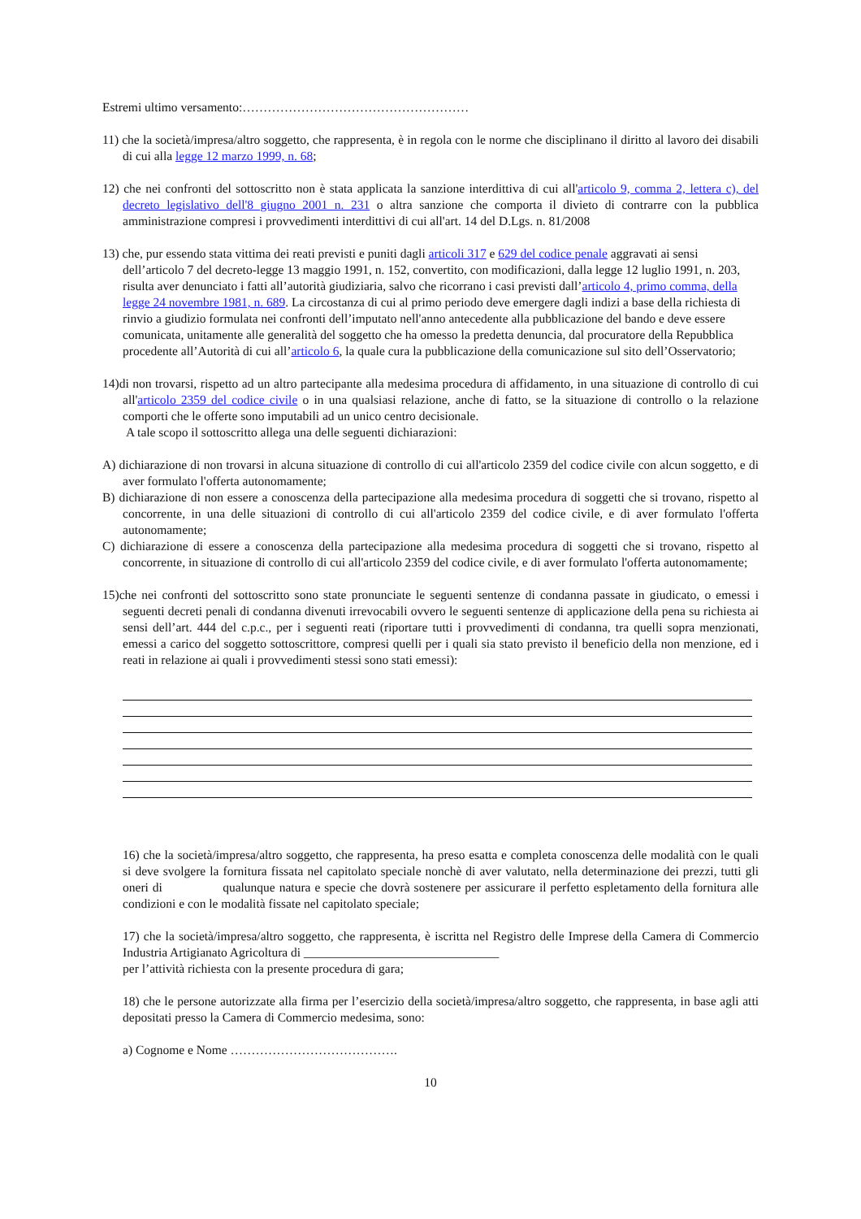Estremi ultimo versamento:………………………………………………
11) che la società/impresa/altro soggetto, che rappresenta, è in regola con le norme che disciplinano il diritto al lavoro dei disabili di cui alla legge 12 marzo 1999, n. 68;
12) che nei confronti del sottoscritto non è stata applicata la sanzione interdittiva di cui all'articolo 9, comma 2, lettera c), del decreto legislativo dell'8 giugno 2001 n. 231 o altra sanzione che comporta il divieto di contrarre con la pubblica amministrazione compresi i provvedimenti interdittivi di cui all'art. 14 del D.Lgs. n. 81/2008
13) che, pur essendo stata vittima dei reati previsti e puniti dagli articoli 317 e 629 del codice penale aggravati ai sensi dell’articolo 7 del decreto-legge 13 maggio 1991, n. 152, convertito, con modificazioni, dalla legge 12 luglio 1991, n. 203, risulta aver denunciato i fatti all’autorità giudiziaria, salvo che ricorrano i casi previsti dall’articolo 4, primo comma, della legge 24 novembre 1981, n. 689. La circostanza di cui al primo periodo deve emergere dagli indizi a base della richiesta di rinvio a giudizio formulata nei confronti dell’imputato nell'anno antecedente alla pubblicazione del bando e deve essere comunicata, unitamente alle generalità del soggetto che ha omesso la predetta denuncia, dal procuratore della Repubblica procedente all’Autorità di cui all’articolo 6, la quale cura la pubblicazione della comunicazione sul sito dell’Osservatorio;
14)di non trovarsi, rispetto ad un altro partecipante alla medesima procedura di affidamento, in una situazione di controllo di cui all'articolo 2359 del codice civile o in una qualsiasi relazione, anche di fatto, se la situazione di controllo o la relazione comporti che le offerte sono imputabili ad un unico centro decisionale.
A tale scopo il sottoscritto allega una delle seguenti dichiarazioni:
A) dichiarazione di non trovarsi in alcuna situazione di controllo di cui all'articolo 2359 del codice civile con alcun soggetto, e di aver formulato l'offerta autonomamente;
B) dichiarazione di non essere a conoscenza della partecipazione alla medesima procedura di soggetti che si trovano, rispetto al concorrente, in una delle situazioni di controllo di cui all'articolo 2359 del codice civile, e di aver formulato l'offerta autonomamente;
C) dichiarazione di essere a conoscenza della partecipazione alla medesima procedura di soggetti che si trovano, rispetto al concorrente, in situazione di controllo di cui all'articolo 2359 del codice civile, e di aver formulato l'offerta autonomamente;
15)che nei confronti del sottoscritto sono state pronunciate le seguenti sentenze di condanna passate in giudicato, o emessi i seguenti decreti penali di condanna divenuti irrevocabili ovvero le seguenti sentenze di applicazione della pena su richiesta ai sensi dell’art. 444 del c.p.c., per i seguenti reati (riportare tutti i provvedimenti di condanna, tra quelli sopra menzionati, emessi a carico del soggetto sottoscrittore, compresi quelli per i quali sia stato previsto il beneficio della non menzione, ed i reati in relazione ai quali i provvedimenti stessi sono stati emessi):
16) che la società/impresa/altro soggetto, che rappresenta, ha preso esatta e completa conoscenza delle modalità con le quali si deve svolgere la fornitura fissata nel capitolato speciale nonchè di aver valutato, nella determinazione dei prezzi, tutti gli oneri di qualunque natura e specie che dovrà sostenere per assicurare il perfetto espletamento della fornitura alle condizioni e con le modalità fissate nel capitolato speciale;
17) che la società/impresa/altro soggetto, che rappresenta, è iscritta nel Registro delle Imprese della Camera di Commercio Industria Artigianato Agricoltura di _______________________________
per l’attività richiesta con la presente procedura di gara;
18) che le persone autorizzate alla firma per l’esercizio della società/impresa/altro soggetto, che rappresenta, in base agli atti depositati presso la Camera di Commercio medesima, sono:
a) Cognome e Nome ………………………………….
10